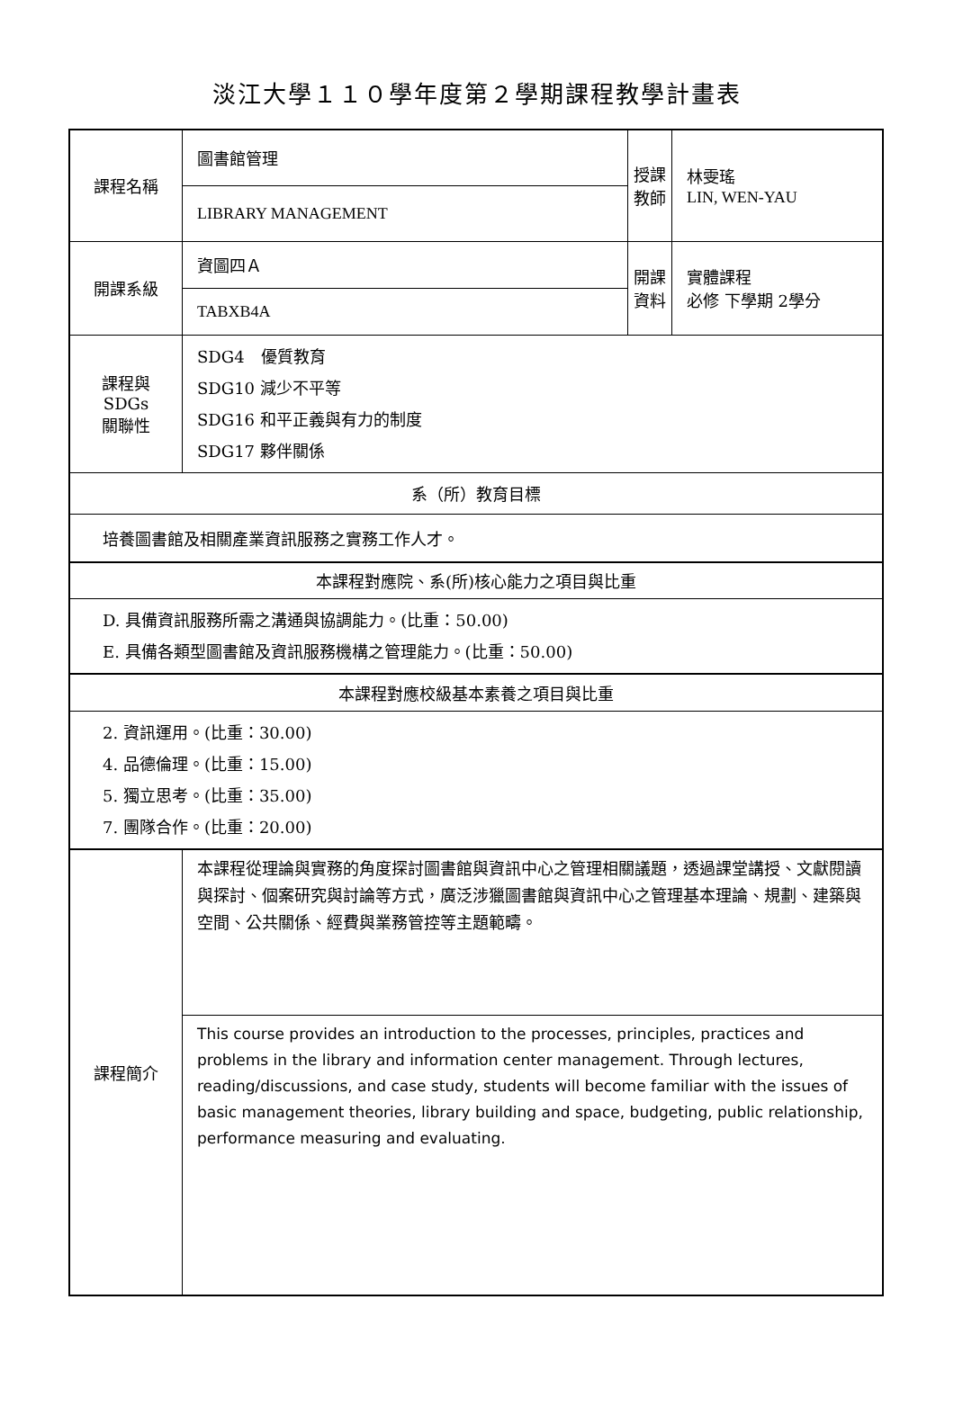淡江大學１１０學年度第２學期課程教學計畫表
| 課程名稱 | 圖書館管理 | 授課 教師 | 林雯瑤 LIN, WEN-YAU |
| | LIBRARY MANAGEMENT | | |
| 開課系級 | 資圖四Ａ | 開課 資料 | 實體課程 必修 下學期 2學分 |
| | TABXB4A | | |
| 課程與SDGs 關聯性 | SDG4 優質教育 SDG10 減少不平等 SDG16 和平正義與有力的制度 SDG17 夥伴關係 | | |
| 系（所）教育目標 | | | |
| 培養圖書館及相關產業資訊服務之實務工作人才。 | | | |
| 本課程對應院、系(所)核心能力之項目與比重 | | | |
| D. 具備資訊服務所需之溝通與協調能力。(比重：50.00) E. 具備各類型圖書館及資訊服務機構之管理能力。(比重：50.00) | | | |
| 本課程對應校級基本素養之項目與比重 | | | |
| 2. 資訊運用。(比重：30.00) 4. 品德倫理。(比重：15.00) 5. 獨立思考。(比重：35.00) 7. 團隊合作。(比重：20.00) | | | |
| 課程簡介 | 本課程從理論與實務的角度探討圖書館與資訊中心之管理相關議題，透過課堂講授、文獻閱讀與探討、個案研究與討論等方式，廣泛涉獵圖書館與資訊中心之管理基本理論、規劃、建築與空間、公共關係、經費與業務管控等主題範疇。 | | |
| | This course provides an introduction to the processes, principles, practices and problems in the library and information center management. Through lectures, reading/discussions, and case study, students will become familiar with the issues of basic management theories, library building and space, budgeting, public relationship, performance measuring and evaluating. | | |